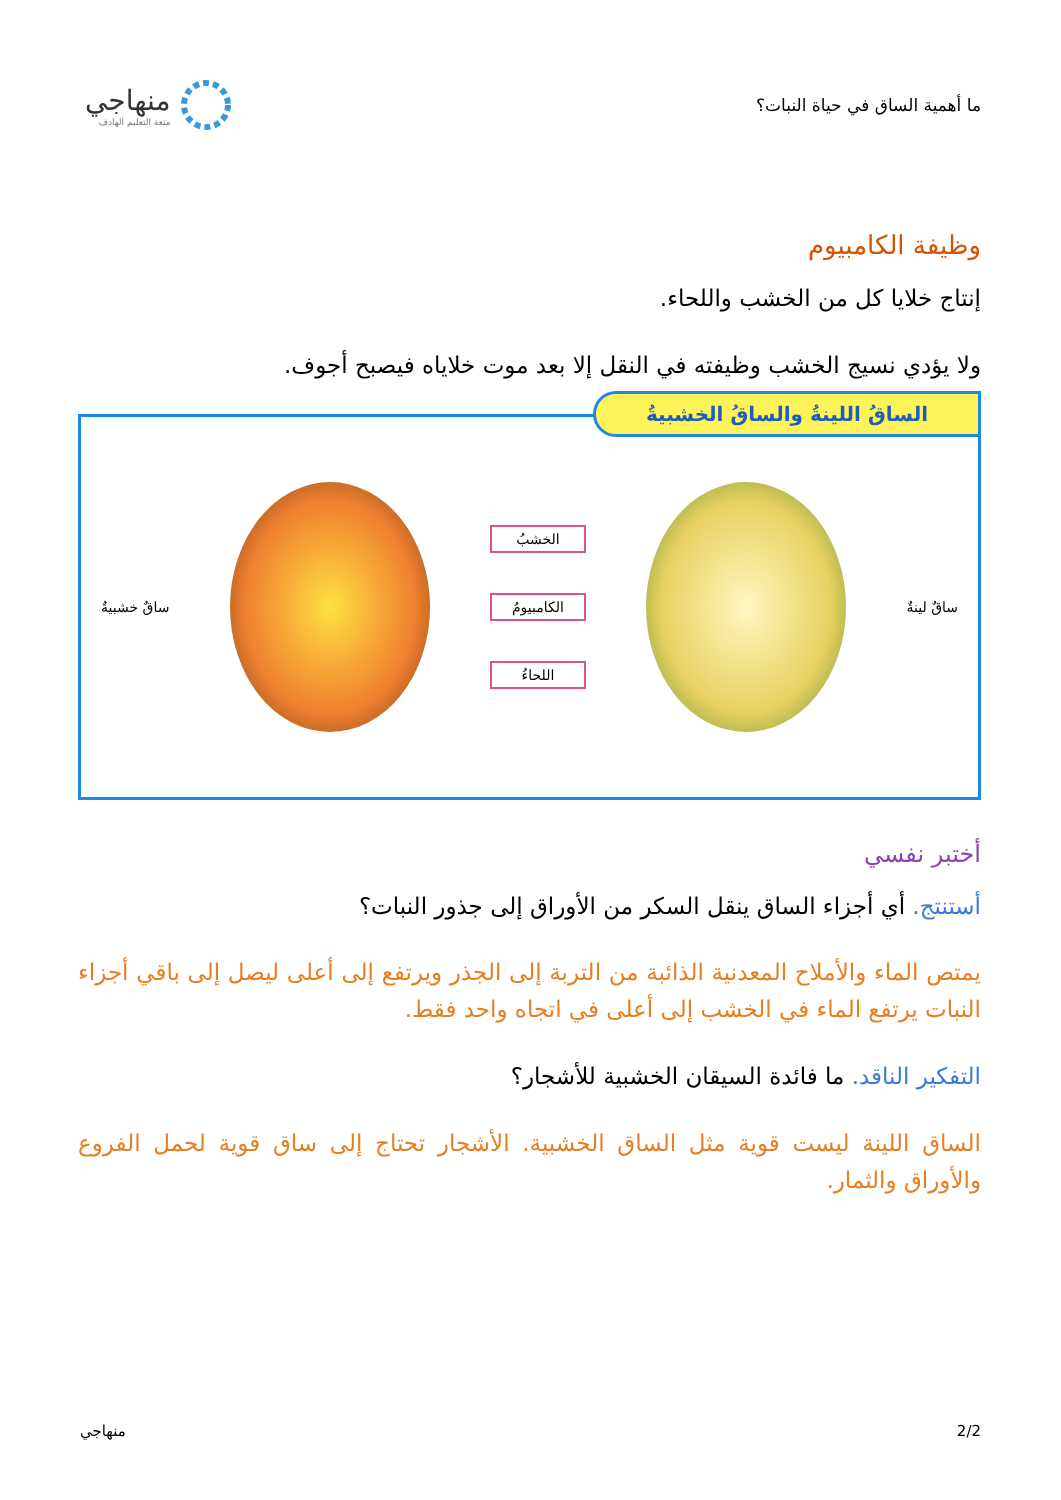ما أهمية الساق في حياة النبات؟
منهاجي
متعة التعليم الهادف
وظيفة الكامبيوم
إنتاج خلايا كل من الخشب واللحاء.
ولا يؤدي نسيج الخشب وظيفته في النقل إلا بعد موت خلاياه فيصبح أجوف.
الساقُ اللينةُ والساقُ الخشبيةُ
ساقٌ لينةٌ
الخشبُ
الكامبيومُ
اللحاءُ
ساقٌ خشبيةٌ
أختبر نفسي
أستنتج. أي أجزاء الساق ينقل السكر من الأوراق إلى جذور النبات؟
يمتص الماء والأملاح المعدنية الذائبة من التربة إلى الجذر ويرتفع إلى أعلى ليصل إلى باقي أجزاء النبات يرتفع الماء في الخشب إلى أعلى في اتجاه واحد فقط.
التفكير الناقد. ما فائدة السيقان الخشبية للأشجار؟
الساق اللينة ليست قوية مثل الساق الخشبية. الأشجار تحتاج إلى ساق قوية لحمل الفروع والأوراق والثمار.
2/2 منهاجي